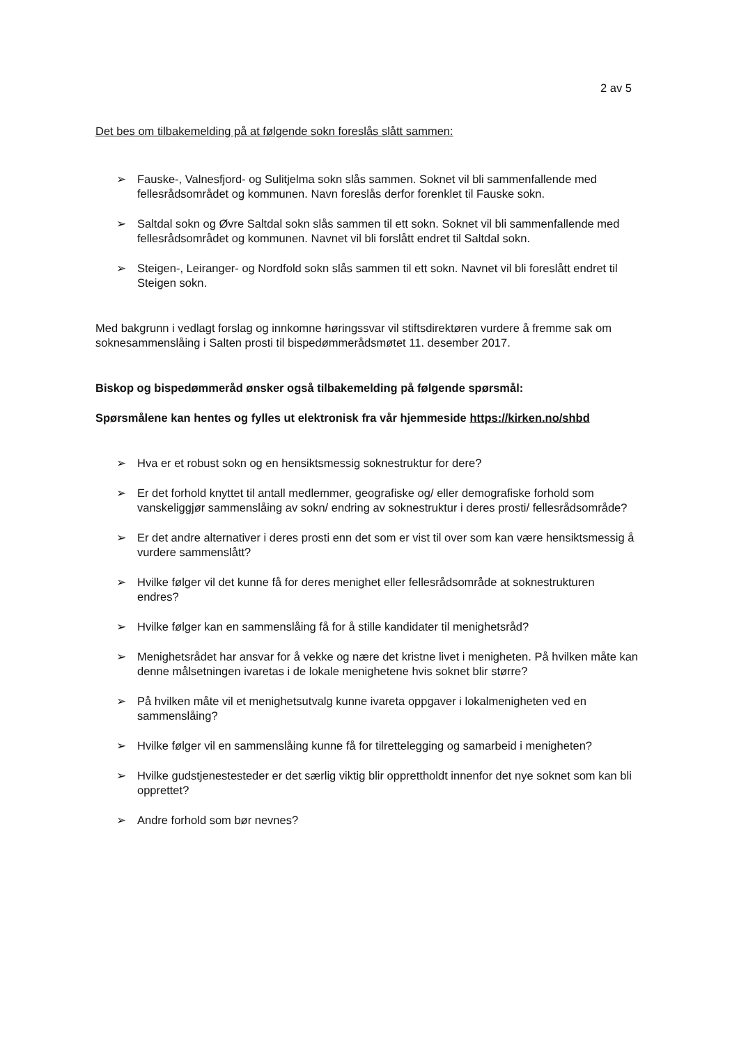2 av 5
Det bes om tilbakemelding på at følgende sokn foreslås slått sammen:
➢ Fauske-, Valnesfjord- og Sulitjelma sokn slås sammen. Soknet vil bli sammenfallende med fellesrådsområdet og kommunen. Navn foreslås derfor forenklet til Fauske sokn.
➢ Saltdal sokn og Øvre Saltdal sokn slås sammen til ett sokn. Soknet vil bli sammenfallende med fellesrådsområdet og kommunen. Navnet vil bli forslått endret til Saltdal sokn.
➢ Steigen-, Leiranger- og Nordfold sokn slås sammen til ett sokn. Navnet vil bli foreslått endret til Steigen sokn.
Med bakgrunn i vedlagt forslag og innkomne høringssvar vil stiftsdirektøren vurdere å fremme sak om soknesammenslåing i Salten prosti til bispedømmerådsmøtet 11. desember 2017.
Biskop og bispedømmeråd ønsker også tilbakemelding på følgende spørsmål:
Spørsmålene kan hentes og fylles ut elektronisk fra vår hjemmeside https://kirken.no/shbd
➢ Hva er et robust sokn og en hensiktsmessig soknestruktur for dere?
➢ Er det forhold knyttet til antall medlemmer, geografiske og/ eller demografiske forhold som vanskeliggjør sammenslåing av sokn/ endring av soknestruktur i deres prosti/ fellesrådsområde?
➢ Er det andre alternativer i deres prosti enn det som er vist til over som kan være hensiktsmessig å vurdere sammenslått?
➢ Hvilke følger vil det kunne få for deres menighet eller fellesrådsområde at soknestrukturen endres?
➢ Hvilke følger kan en sammenslåing få for å stille kandidater til menighetsråd?
➢ Menighetsrådet har ansvar for å vekke og nære det kristne livet i menigheten. På hvilken måte kan denne målsetningen ivaretas i de lokale menighetene hvis soknet blir større?
➢ På hvilken måte vil et menighetsutvalg kunne ivareta oppgaver i lokalmenigheten ved en sammenslåing?
➢ Hvilke følger vil en sammenslåing kunne få for tilrettelegging og samarbeid i menigheten?
➢ Hvilke gudstjenestesteder er det særlig viktig blir opprettholdt innenfor det nye soknet som kan bli opprettet?
➢ Andre forhold som bør nevnes?